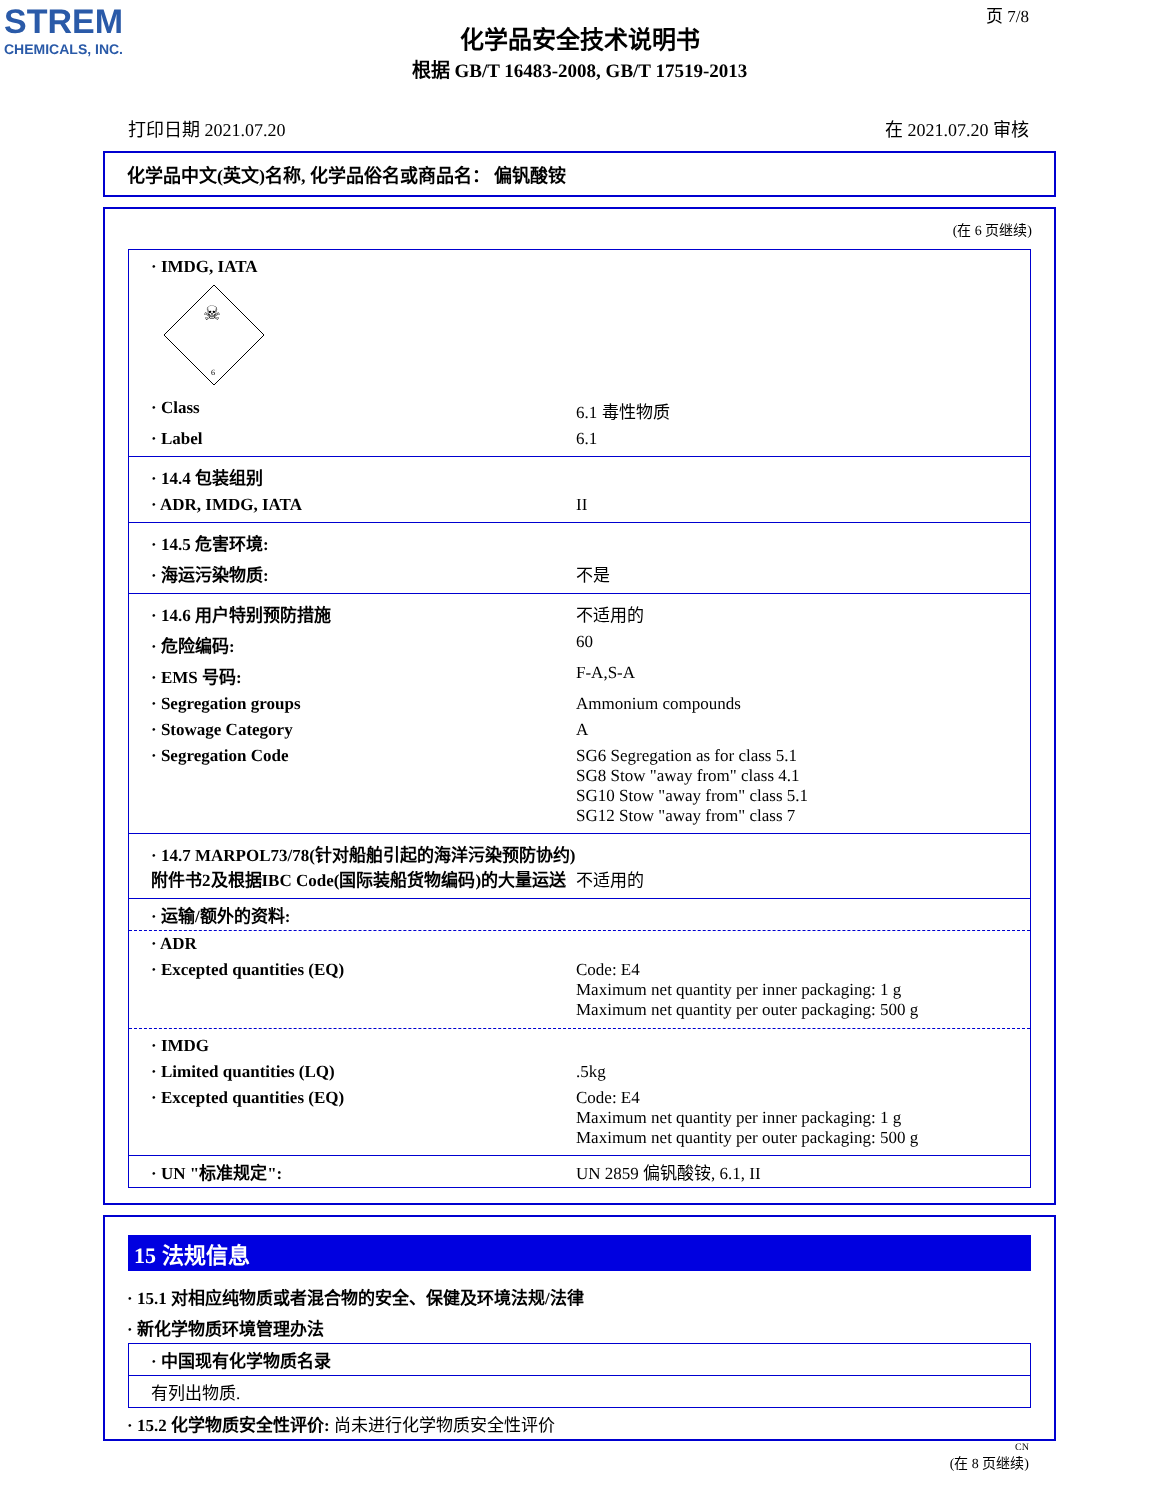STREM
CHEMICALS, INC.
页 7/8
化学品安全技术说明书
根据 GB/T 16483-2008, GB/T 17519-2013
打印日期 2021.07.20 在 2021.07.20 审核
化学品中文(英文)名称, 化学品俗名或商品名： 偏钒酸铵
(在 6 页继续)
· IMDG, IATA
☠
6
· Class 6.1 毒性物质
· Label 6.1
· 14.4 包装组别
· ADR, IMDG, IATA II
· 14.5 危害环境:
· 海运污染物质: 不是
· 14.6 用户特别预防措施 不适用的
· 危险编码: 60
· EMS 号码: F-A,S-A
· Segregation groups Ammonium compounds
· Stowage Category A
· Segregation Code SG6 Segregation as for class 5.1
SG8 Stow "away from" class 4.1
SG10 Stow "away from" class 5.1
SG12 Stow "away from" class 7
· 14.7 MARPOL73/78(针对船舶引起的海洋污染预防协约)附件书2及根据IBC Code(国际装船货物编码)的大量运送
不适用的
· 运输/额外的资料:
· ADR
· Excepted quantities (EQ) Code: E4
Maximum net quantity per inner packaging: 1 g
Maximum net quantity per outer packaging: 500 g
· IMDG
· Limited quantities (LQ) .5kg
· Excepted quantities (EQ) Code: E4
Maximum net quantity per inner packaging: 1 g
Maximum net quantity per outer packaging: 500 g
· UN "标准规定": UN 2859 偏钒酸铵, 6.1, II
15 法规信息
· 15.1 对相应纯物质或者混合物的安全、保健及环境法规/法律
· 新化学物质环境管理办法
· 中国现有化学物质名录
有列出物质.
· 15.2 化学物质安全性评价: 尚未进行化学物质安全性评价
CN
(在 8 页继续)